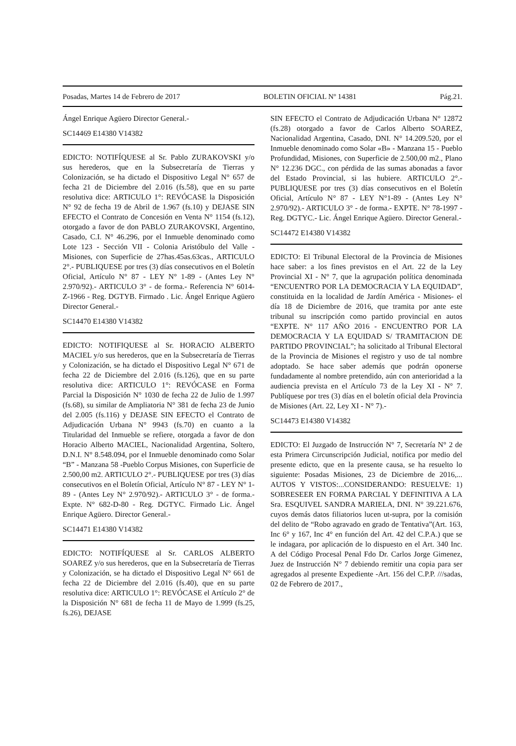Posadas, Martes 14 de Febrero de 2017 BOLETIN OFICIAL Nº 14381 Pág.21.
Ángel Enrique Agüero Director General.-
SC14469 E14380 V14382
EDICTO: NOTIFÍQUESE al Sr. Pablo ZURAKOVSKI y/o sus herederos, que en la Subsecretaría de Tierras y Colonización, se ha dictado el Dispositivo Legal N° 657 de fecha 21 de Diciembre del 2.016 (fs.58), que en su parte resolutiva dice: ARTICULO 1°: REVÓCASE la Disposición N° 92 de fecha 19 de Abril de 1.967 (fs.10) y DEJASE SIN EFECTO el Contrato de Concesión en Venta N° 1154 (fs.12), otorgado a favor de don PABLO ZURAKOVSKI, Argentino, Casado, C.I. N° 46.296, por el Inmueble denominado como Lote 123 - Sección VII - Colonia Aristóbulo del Valle - Misiones, con Superficie de 27has.45as.63cas., ARTICULO 2°.- PUBLIQUESE por tres (3) días consecutivos en el Boletín Oficial, Artículo N° 87 - LEY N° 1-89 - (Antes Ley N° 2.970/92).- ARTICULO 3° - de forma.- Referencia N° 6014-Z-1966 - Reg. DGTYB. Firmado . Lic. Ángel Enrique Agüero Director General.-
SC14470 E14380 V14382
EDICTO: NOTIFIQUESE al Sr. HORACIO ALBERTO MACIEL y/o sus herederos, que en la Subsecretaría de Tierras y Colonización, se ha dictado el Dispositivo Legal N° 671 de fecha 22 de Diciembre del 2.016 (fs.126), que en su parte resolutiva dice: ARTICULO 1°: REVÓCASE en Forma Parcial la Disposición N° 1030 de fecha 22 de Julio de 1.997 (fs.68), su similar de Ampliatoria N° 381 de fecha 23 de Junio del 2.005 (fs.116) y DEJASE SIN EFECTO el Contrato de Adjudicación Urbana N° 9943 (fs.70) en cuanto a la Titularidad del Inmueble se refiere, otorgada a favor de don Horacio Alberto MACIEL, Nacionalidad Argentina, Soltero, D.N.I. N° 8.548.094, por el Inmueble denominado como Solar “B” - Manzana 58 -Pueblo Corpus Misiones, con Superficie de 2.500,00 m2. ARTICULO 2°.- PUBLIQUESE por tres (3) días consecutivos en el Boletín Oficial, Artículo N° 87 - LEY N° 1-89 - (Antes Ley N° 2.970/92).- ARTICULO 3° - de forma.- Expte. N° 682-D-80 - Reg. DGTYC. Firmado Lic. Ángel Enrique Agüero. Director General.-
SC14471 E14380 V14382
EDICTO: NOTIFÍQUESE al Sr. CARLOS ALBERTO SOAREZ y/o sus herederos, que en la Subsecretaría de Tierras y Colonización, se ha dictado el Dispositivo Legal N° 661 de fecha 22 de Diciembre del 2.016 (fs.40), que en su parte resolutiva dice: ARTICULO 1°: REVÓCASE el Artículo 2° de la Disposición N° 681 de fecha 11 de Mayo de 1.999 (fs.25, fs.26), DEJASE
SIN EFECTO el Contrato de Adjudicación Urbana N° 12872 (fs.28) otorgado a favor de Carlos Alberto SOAREZ, Nacionalidad Argentina, Casado, DNI. N° 14.209.520, por el Inmueble denominado como Solar «B» - Manzana 15 - Pueblo Profundidad, Misiones, con Superficie de 2.500,00 m2., Plano N° 12.236 DGC., con pérdida de las sumas abonadas a favor del Estado Provincial, si las hubiere. ARTICULO 2°.- PUBLIQUESE por tres (3) días consecutivos en el Boletín Oficial, Artículo N° 87 - LEY N°1-89 - (Antes Ley N° 2.970/92).- ARTICULO 3° - de forma.- EXPTE. N° 78-1997 - Reg. DGTYC.- Lic. Ángel Enrique Agüero. Director General.-
SC14472 E14380 V14382
EDICTO: El Tribunal Electoral de la Provincia de Misiones hace saber: a los fines previstos en el Art. 22 de la Ley Provincial XI - N° 7, que la agrupación política denominada “ENCUENTRO POR LA DEMOCRACIA Y LA EQUIDAD”, constituida en la localidad de Jardín América - Misiones- el día 18 de Diciembre de 2016, que tramita por ante este tribunal su inscripción como partido provincial en autos “EXPTE. N° 117 AÑO 2016 - ENCUENTRO POR LA DEMOCRACIA Y LA EQUIDAD S/ TRAMITACION DE PARTIDO PROVINCIAL”; ha solicitado al Tribunal Electoral de la Provincia de Misiones el registro y uso de tal nombre adoptado. Se hace saber además que podrán oponerse fundadamente al nombre pretendido, aún con anterioridad a la audiencia prevista en el Artículo 73 de la Ley XI - N° 7. Publíquese por tres (3) días en el boletín oficial dela Provincia de Misiones (Art. 22, Ley XI - N° 7).-
SC14473 E14380 V14382
EDICTO: El Juzgado de Instrucción N° 7, Secretaría N° 2 de esta Primera Circunscripción Judicial, notifica por medio del presente edicto, que en la presente causa, se ha resuelto lo siguiente: Posadas Misiones, 23 de Diciembre de 2016,... AUTOS Y VISTOS:...CONSIDERANDO: RESUELVE: 1) SOBRESEER EN FORMA PARCIAL Y DEFINITIVA A LA Sra. ESQUIVEL SANDRA MARIELA, DNI. N° 39.221.676, cuyos demás datos filiatorios lucen ut-supra, por la comisión del delito de “Robo agravado en grado de Tentativa”(Art. 163, Inc 6° y 167, Inc 4° en función del Art. 42 del C.P.A.) que se le indagara, por aplicación de lo dispuesto en el Art. 340 Inc. A del Código Procesal Penal Fdo Dr. Carlos Jorge Gimenez, Juez de Instrucción N° 7 debiendo remitir una copia para ser agregados al presente Expediente -Art. 156 del C.P.P. ///sadas, 02 de Febrero de 2017.,